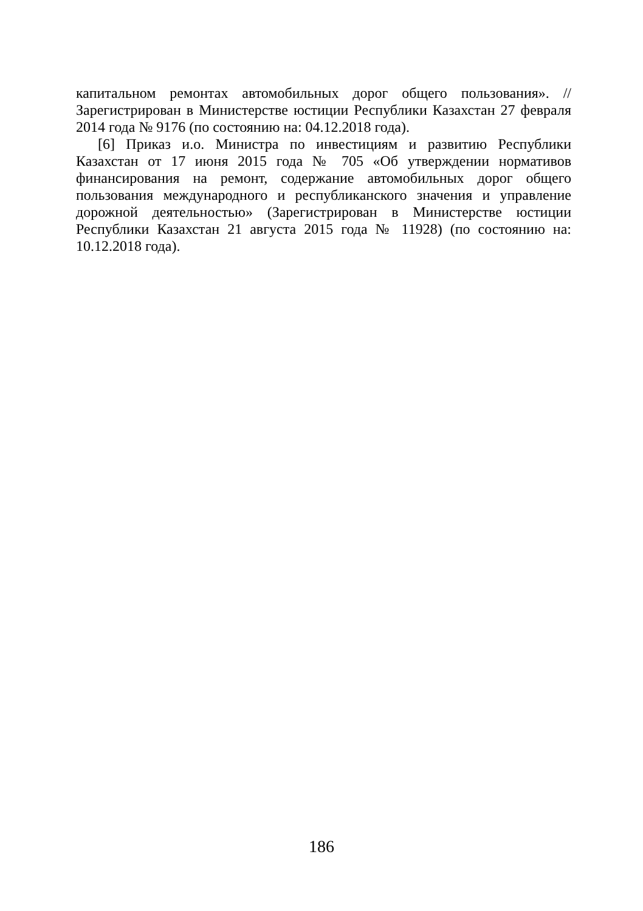капитальном ремонтах автомобильных дорог общего пользования». // Зарегистрирован в Министерстве юстиции Республики Казахстан 27 февраля 2014 года № 9176 (по состоянию на: 04.12.2018 года).
[6] Приказ и.о. Министра по инвестициям и развитию Республики Казахстан от 17 июня 2015 года № 705 «Об утверждении нормативов финансирования на ремонт, содержание автомобильных дорог общего пользования международного и республиканского значения и управление дорожной деятельностью» (Зарегистрирован в Министерстве юстиции Республики Казахстан 21 августа 2015 года № 11928) (по состоянию на: 10.12.2018 года).
186